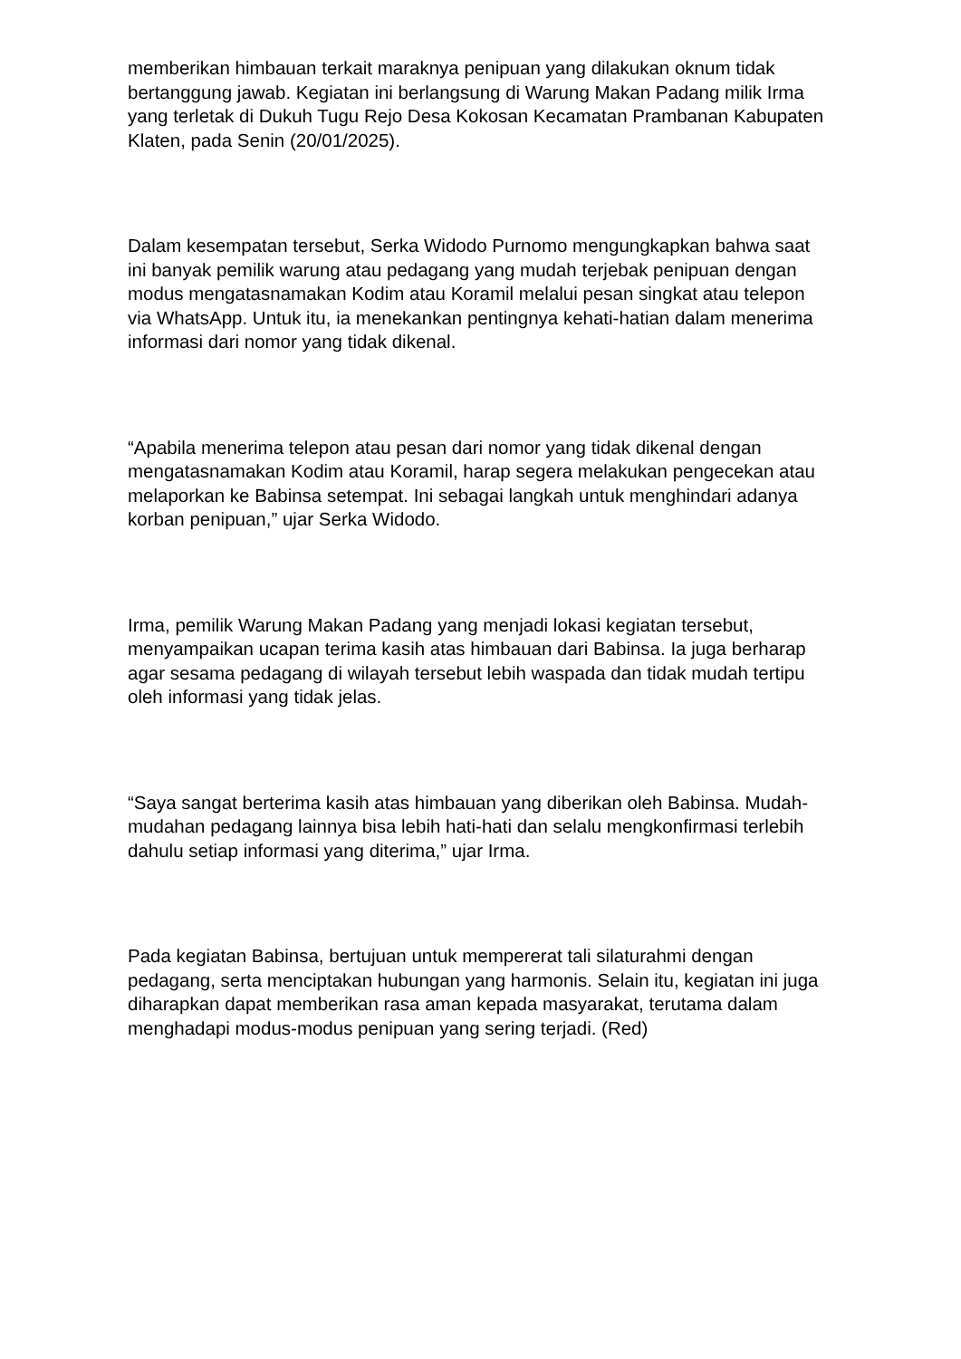memberikan himbauan terkait maraknya penipuan yang dilakukan oknum tidak bertanggung jawab. Kegiatan ini berlangsung di Warung Makan Padang milik Irma yang terletak di Dukuh Tugu Rejo Desa Kokosan Kecamatan Prambanan Kabupaten Klaten, pada Senin (20/01/2025).
Dalam kesempatan tersebut, Serka Widodo Purnomo mengungkapkan bahwa saat ini banyak pemilik warung atau pedagang yang mudah terjebak penipuan dengan modus mengatasnamakan Kodim atau Koramil melalui pesan singkat atau telepon via WhatsApp. Untuk itu, ia menekankan pentingnya kehati-hatian dalam menerima informasi dari nomor yang tidak dikenal.
“Apabila menerima telepon atau pesan dari nomor yang tidak dikenal dengan mengatasnamakan Kodim atau Koramil, harap segera melakukan pengecekan atau melaporkan ke Babinsa setempat. Ini sebagai langkah untuk menghindari adanya korban penipuan,” ujar Serka Widodo.
Irma, pemilik Warung Makan Padang yang menjadi lokasi kegiatan tersebut, menyampaikan ucapan terima kasih atas himbauan dari Babinsa. Ia juga berharap agar sesama pedagang di wilayah tersebut lebih waspada dan tidak mudah tertipu oleh informasi yang tidak jelas.
“Saya sangat berterima kasih atas himbauan yang diberikan oleh Babinsa. Mudah-mudahan pedagang lainnya bisa lebih hati-hati dan selalu mengkonfirmasi terlebih dahulu setiap informasi yang diterima,” ujar Irma.
Pada kegiatan Babinsa, bertujuan untuk mempererat tali silaturahmi dengan pedagang, serta menciptakan hubungan yang harmonis. Selain itu, kegiatan ini juga diharapkan dapat memberikan rasa aman kepada masyarakat, terutama dalam menghadapi modus-modus penipuan yang sering terjadi. (Red)